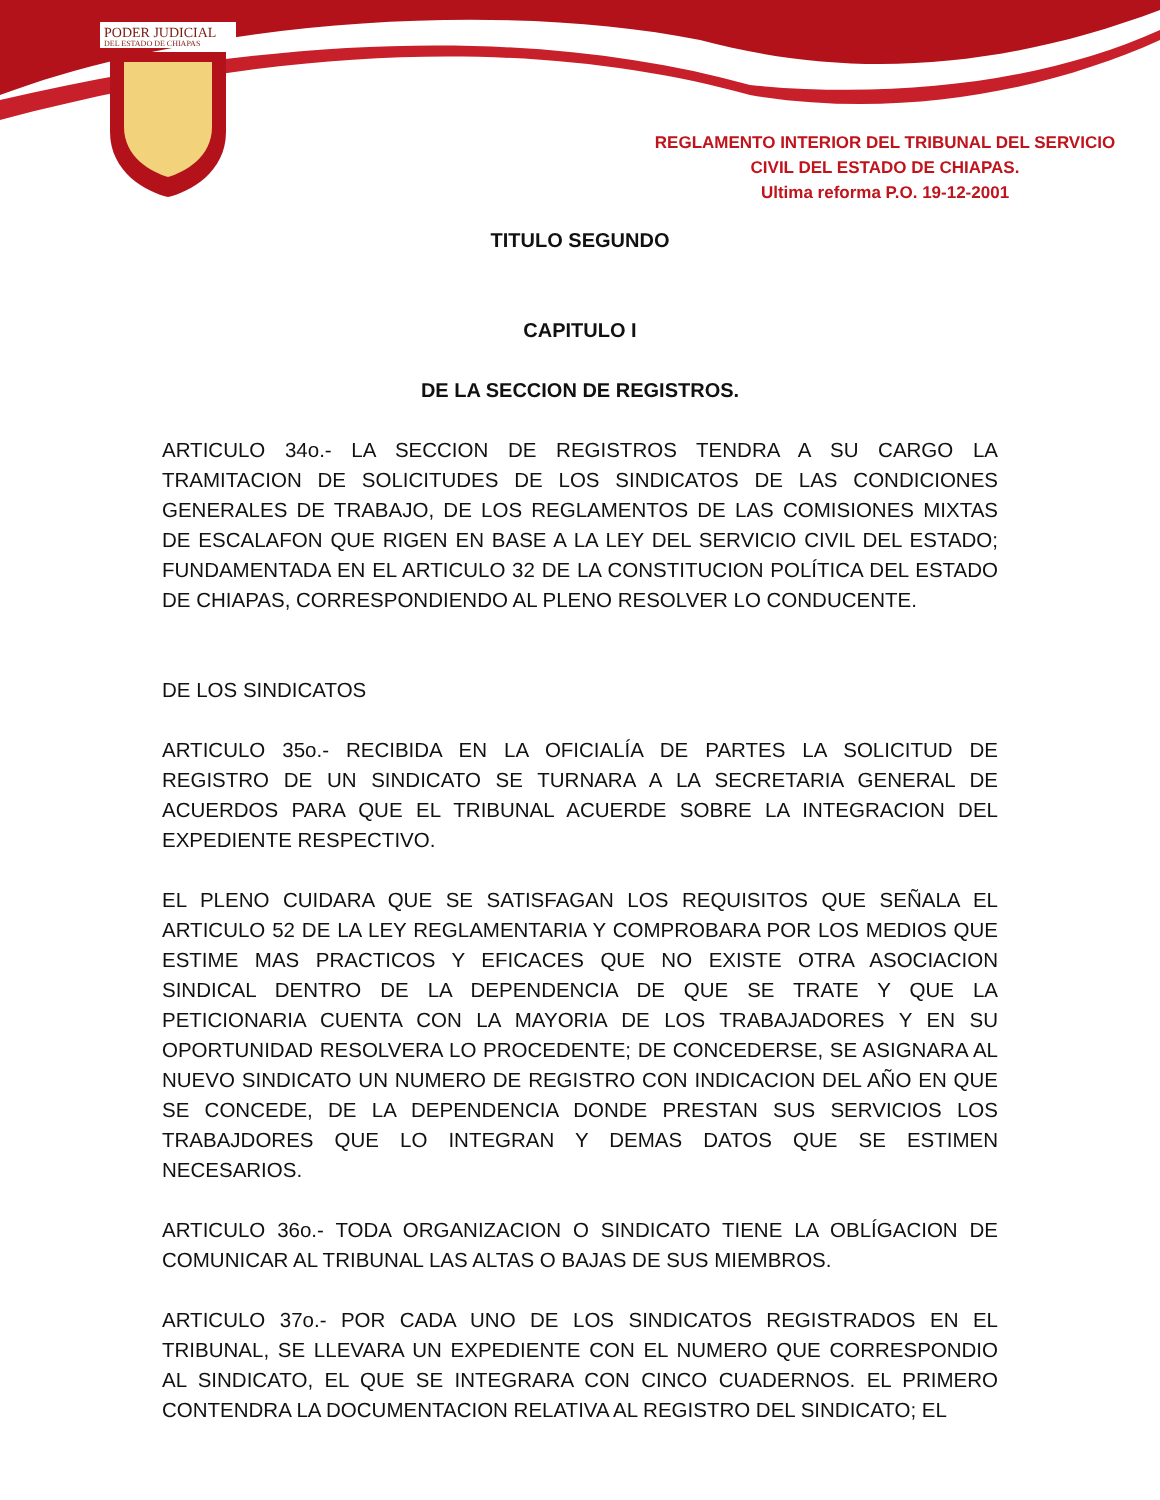PODER JUDICIAL
DEL ESTADO DE CHIAPAS
REGLAMENTO INTERIOR DEL TRIBUNAL DEL SERVICIO
CIVIL DEL ESTADO DE CHIAPAS.
Ultima reforma P.O. 19-12-2001
TITULO SEGUNDO
CAPITULO I
DE LA SECCION DE REGISTROS.
ARTICULO 34o.- LA SECCION DE REGISTROS TENDRA A SU CARGO LA TRAMITACION DE SOLICITUDES DE LOS SINDICATOS DE LAS CONDICIONES GENERALES DE TRABAJO, DE LOS REGLAMENTOS DE LAS COMISIONES MIXTAS DE ESCALAFON QUE RIGEN EN BASE A LA LEY DEL SERVICIO CIVIL DEL ESTADO; FUNDAMENTADA EN EL ARTICULO 32 DE LA CONSTITUCION POLÍTICA DEL ESTADO DE CHIAPAS, CORRESPONDIENDO AL PLENO RESOLVER LO CONDUCENTE.
DE LOS SINDICATOS
ARTICULO 35o.- RECIBIDA EN LA OFICIALÍA DE PARTES LA SOLICITUD DE REGISTRO DE UN SINDICATO SE TURNARA A LA SECRETARIA GENERAL DE ACUERDOS PARA QUE EL TRIBUNAL ACUERDE SOBRE LA INTEGRACION DEL EXPEDIENTE RESPECTIVO.
EL PLENO CUIDARA QUE SE SATISFAGAN LOS REQUISITOS QUE SEÑALA EL ARTICULO 52 DE LA LEY REGLAMENTARIA Y COMPROBARA POR LOS MEDIOS QUE ESTIME MAS PRACTICOS Y EFICACES QUE NO EXISTE OTRA ASOCIACION SINDICAL DENTRO DE LA DEPENDENCIA DE QUE SE TRATE Y QUE LA PETICIONARIA CUENTA CON LA MAYORIA DE LOS TRABAJADORES Y EN SU OPORTUNIDAD RESOLVERA LO PROCEDENTE; DE CONCEDERSE, SE ASIGNARA AL NUEVO SINDICATO UN NUMERO DE REGISTRO CON INDICACION DEL AÑO EN QUE SE CONCEDE, DE LA DEPENDENCIA DONDE PRESTAN SUS SERVICIOS LOS TRABAJDORES QUE LO INTEGRAN Y DEMAS DATOS QUE SE ESTIMEN NECESARIOS.
ARTICULO 36o.- TODA ORGANIZACION O SINDICATO TIENE LA OBLÍGACION DE COMUNICAR AL TRIBUNAL LAS ALTAS O BAJAS DE SUS MIEMBROS.
ARTICULO 37o.- POR CADA UNO DE LOS SINDICATOS REGISTRADOS EN EL TRIBUNAL, SE LLEVARA UN EXPEDIENTE CON EL NUMERO QUE CORRESPONDIO AL SINDICATO, EL QUE SE INTEGRARA CON CINCO CUADERNOS. EL PRIMERO CONTENDRA LA DOCUMENTACION RELATIVA AL REGISTRO DEL SINDICATO; EL